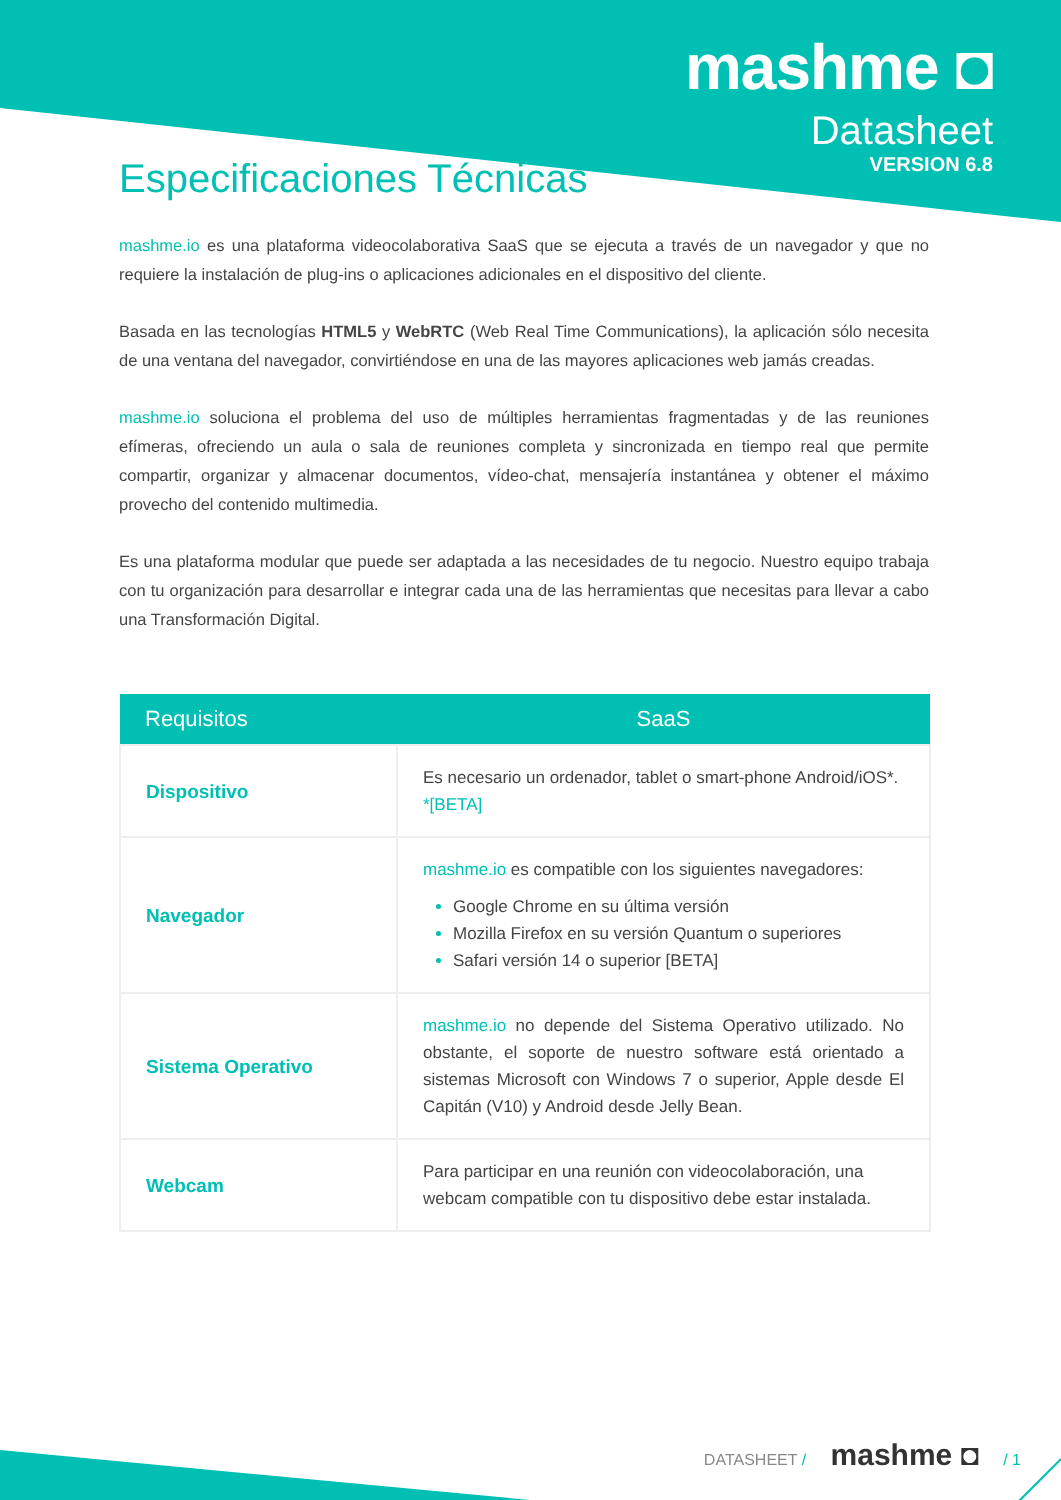mashme ◘
Datasheet
VERSION 6.8
Especificaciones Técnicas
mashme.io es una plataforma videocolaborativa SaaS que se ejecuta a través de un navegador y que no requiere la instalación de plug-ins o aplicaciones adicionales en el dispositivo del cliente.
Basada en las tecnologías HTML5 y WebRTC (Web Real Time Communications), la aplicación sólo necesita de una ventana del navegador, convirtiéndose en una de las mayores aplicaciones web jamás creadas.
mashme.io soluciona el problema del uso de múltiples herramientas fragmentadas y de las reuniones efímeras, ofreciendo un aula o sala de reuniones completa y sincronizada en tiempo real que permite compartir, organizar y almacenar documentos, vídeo-chat, mensajería instantánea y obtener el máximo provecho del contenido multimedia.
Es una plataforma modular que puede ser adaptada a las necesidades de tu negocio. Nuestro equipo trabaja con tu organización para desarrollar e integrar cada una de las herramientas que necesitas para llevar a cabo una Transformación Digital.
| Requisitos | SaaS |
| --- | --- |
| Dispositivo | Es necesario un ordenador, tablet o smart-phone Android/iOS*. *[BETA] |
| Navegador | mashme.io es compatible con los siguientes navegadores: Google Chrome en su última versión Mozilla Firefox en su versión Quantum o superiores Safari versión 14 o superior [BETA] |
| Sistema Operativo | mashme.io no depende del Sistema Operativo utilizado. No obstante, el soporte de nuestro software está orientado a sistemas Microsoft con Windows 7 o superior, Apple desde El Capitán (V10) y Android desde Jelly Bean. |
| Webcam | Para participar en una reunión con videocolaboración, una webcam compatible con tu dispositivo debe estar instalada. |
DATASHEET / mashme ◘ / 1